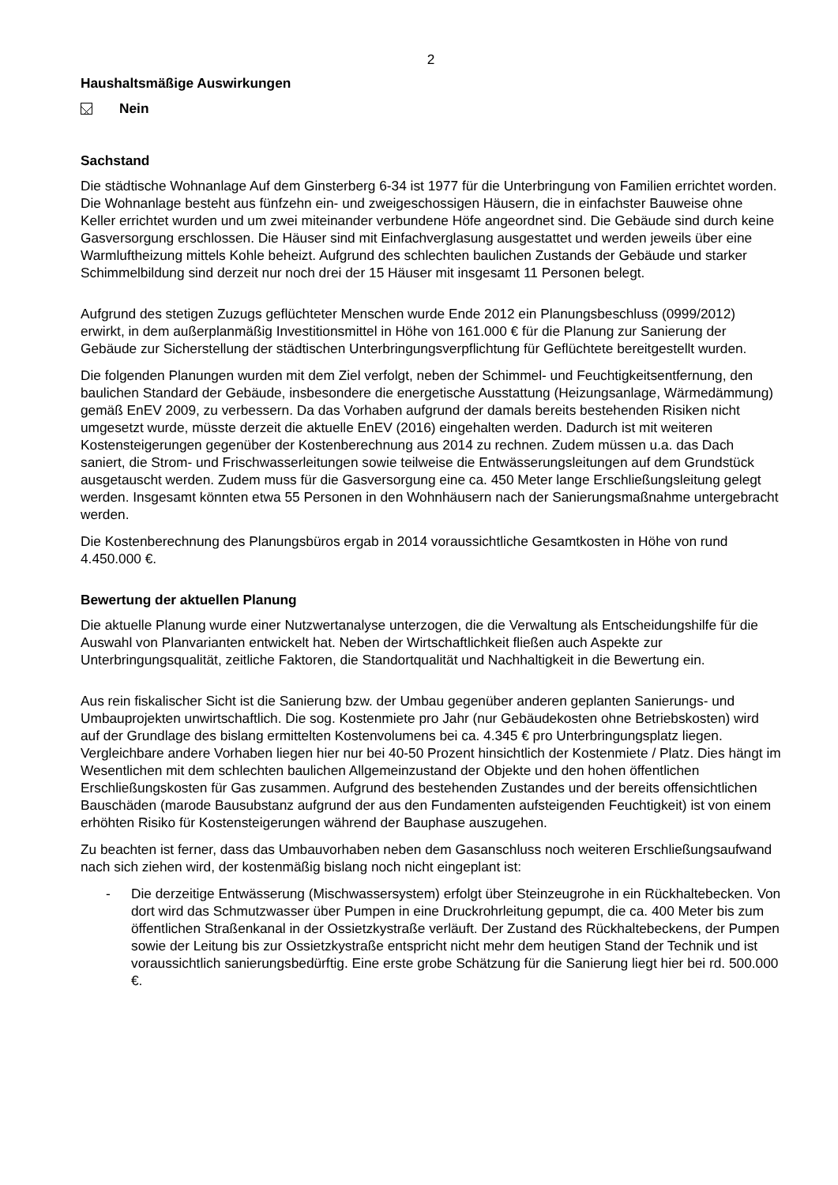2
Haushaltsmäßige Auswirkungen
Nein
Sachstand
Die städtische Wohnanlage Auf dem Ginsterberg 6-34 ist 1977 für die Unterbringung von Familien errichtet worden. Die Wohnanlage besteht aus fünfzehn ein- und zweigeschossigen Häusern, die in einfachster Bauweise ohne Keller errichtet wurden und um zwei miteinander verbundene Höfe angeordnet sind. Die Gebäude sind durch keine Gasversorgung erschlossen. Die Häuser sind mit Einfachverglasung ausgestattet und werden jeweils über eine Warmluftheizung mittels Kohle beheizt. Aufgrund des schlechten baulichen Zustands der Gebäude und starker Schimmelbildung sind derzeit nur noch drei der 15 Häuser mit insgesamt 11 Personen belegt.
Aufgrund des stetigen Zuzugs geflüchteter Menschen wurde Ende 2012 ein Planungsbeschluss (0999/2012) erwirkt, in dem außerplanmäßig Investitionsmittel in Höhe von 161.000 € für die Planung zur Sanierung der Gebäude zur Sicherstellung der städtischen Unterbringungsverpflichtung für Geflüchtete bereitgestellt wurden.
Die folgenden Planungen wurden mit dem Ziel verfolgt, neben der Schimmel- und Feuchtigkeitsentfernung, den baulichen Standard der Gebäude, insbesondere die energetische Ausstattung (Heizungsanlage, Wärmedämmung) gemäß EnEV 2009, zu verbessern. Da das Vorhaben aufgrund der damals bereits bestehenden Risiken nicht umgesetzt wurde, müsste derzeit die aktuelle EnEV (2016) eingehalten werden. Dadurch ist mit weiteren Kostensteigerungen gegenüber der Kostenberechnung aus 2014 zu rechnen. Zudem müssen u.a. das Dach saniert, die Strom- und Frischwasserleitungen sowie teilweise die Entwässerungsleitungen auf dem Grundstück ausgetauscht werden. Zudem muss für die Gasversorgung eine ca. 450 Meter lange Erschließungsleitung gelegt werden. Insgesamt könnten etwa 55 Personen in den Wohnhäusern nach der Sanierungsmaßnahme untergebracht werden.
Die Kostenberechnung des Planungsbüros ergab in 2014 voraussichtliche Gesamtkosten in Höhe von rund 4.450.000 €.
Bewertung der aktuellen Planung
Die aktuelle Planung wurde einer Nutzwertanalyse unterzogen, die die Verwaltung als Entscheidungshilfe für die Auswahl von Planvarianten entwickelt hat. Neben der Wirtschaftlichkeit fließen auch Aspekte zur Unterbringungsqualität, zeitliche Faktoren, die Standortqualität und Nachhaltigkeit in die Bewertung ein.
Aus rein fiskalischer Sicht ist die Sanierung bzw. der Umbau gegenüber anderen geplanten Sanierungs- und Umbauprojekten unwirtschaftlich. Die sog. Kostenmiete pro Jahr (nur Gebäudekosten ohne Betriebskosten) wird auf der Grundlage des bislang ermittelten Kostenvolumens bei ca. 4.345 € pro Unterbringungsplatz liegen. Vergleichbare andere Vorhaben liegen hier nur bei 40-50 Prozent hinsichtlich der Kostenmiete / Platz. Dies hängt im Wesentlichen mit dem schlechten baulichen Allgemeinzustand der Objekte und den hohen öffentlichen Erschließungskosten für Gas zusammen. Aufgrund des bestehenden Zustandes und der bereits offensichtlichen Bauschäden (marode Bausubstanz aufgrund der aus den Fundamenten aufsteigenden Feuchtigkeit) ist von einem erhöhten Risiko für Kostensteigerungen während der Bauphase auszugehen.
Zu beachten ist ferner, dass das Umbauvorhaben neben dem Gasanschluss noch weiteren Erschließungsaufwand nach sich ziehen wird, der kostenmäßig bislang noch nicht eingeplant ist:
- Die derzeitige Entwässerung (Mischwassersystem) erfolgt über Steinzeugrohe in ein Rückhaltebecken. Von dort wird das Schmutzwasser über Pumpen in eine Druckrohrleitung gepumpt, die ca. 400 Meter bis zum öffentlichen Straßenkanal in der Ossietzkystraße verläuft. Der Zustand des Rückhaltebeckens, der Pumpen sowie der Leitung bis zur Ossietzkystraße entspricht nicht mehr dem heutigen Stand der Technik und ist voraussichtlich sanierungsbedürftig. Eine erste grobe Schätzung für die Sanierung liegt hier bei rd. 500.000 €.